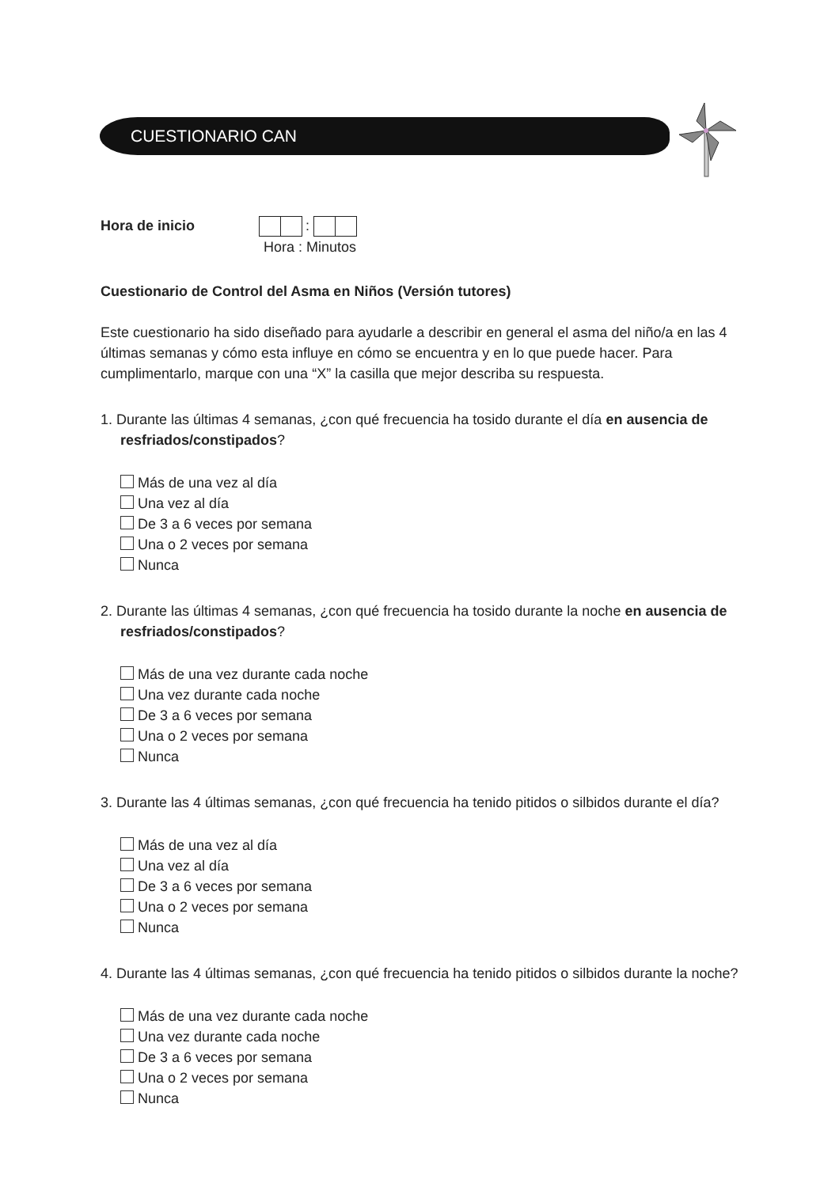CUESTIONARIO CAN
Hora de inicio :
Hora : Minutos
Cuestionario de Control del Asma en Niños (Versión tutores)
Este cuestionario ha sido diseñado para ayudarle a describir en general el asma del niño/a en las 4 últimas semanas y cómo esta influye en cómo se encuentra y en lo que puede hacer. Para cumplimentarlo, marque con una “X” la casilla que mejor describa su respuesta.
1. Durante las últimas 4 semanas, ¿con qué frecuencia ha tosido durante el día en ausencia de resfriados/constipados?
Más de una vez al día
Una vez al día
De 3 a 6 veces por semana
Una o 2 veces por semana
Nunca
2. Durante las últimas 4 semanas, ¿con qué frecuencia ha tosido durante la noche en ausencia de resfriados/constipados?
Más de una vez durante cada noche
Una vez durante cada noche
De 3 a 6 veces por semana
Una o 2 veces por semana
Nunca
3. Durante las 4 últimas semanas, ¿con qué frecuencia ha tenido pitidos o silbidos durante el día?
Más de una vez al día
Una vez al día
De 3 a 6 veces por semana
Una o 2 veces por semana
Nunca
4. Durante las 4 últimas semanas, ¿con qué frecuencia ha tenido pitidos o silbidos durante la noche?
Más de una vez durante cada noche
Una vez durante cada noche
De 3 a 6 veces por semana
Una o 2 veces por semana
Nunca